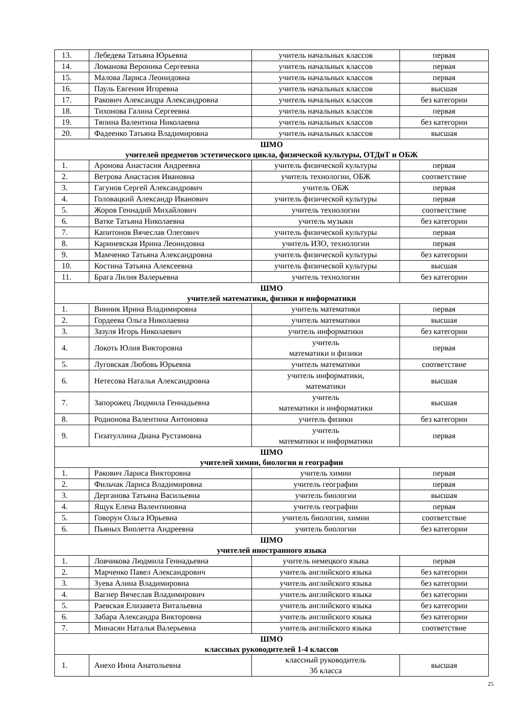| 13. | Лебедева Татьяна Юрьевна | учитель начальных классов | первая |
| 14. | Ломанова Вероника Сергеевна | учитель начальных классов | первая |
| 15. | Малова Лариса Леонидовна | учитель начальных классов | первая |
| 16. | Пауль Евгения Игоревна | учитель начальных классов | высшая |
| 17. | Ракович Александра Александровна | учитель начальных классов | без категории |
| 18. | Тихонова Галина Сергеевна | учитель начальных классов | первая |
| 19. | Тяпина Валентина Николаевна | учитель начальных классов | без категории |
| 20. | Фадеенко Татьяна Владимировна | учитель начальных классов | высшая |
| ШМО учителей предметов эстетического цикла, физической культуры, ОТДиТ и ОБЖ | | | |
| 1. | Аронова Анастасия Андреевна | учитель физической культуры | первая |
| 2. | Ветрова Анастасия Ивановна | учитель технологии, ОБЖ | соответствие |
| 3. | Гагунов Сергей Александрович | учитель ОБЖ | первая |
| 4. | Головацкий Александр Иванович | учитель физической культуры | первая |
| 5. | Жоров Геннадий Михайлович | учитель технологии | соответствие |
| 6. | Ватке Татьяна Николаевна | учитель музыки | без категории |
| 7. | Капитонов Вячеслав Олегович | учитель физической культуры | первая |
| 8. | Кариневская Ирина Леонидовна | учитель ИЗО, технологии | первая |
| 9. | Мамченко Татьяна Александровна | учитель физической культуры | без категории |
| 10. | Костина Татьяна Алексеевна | учитель физической культуры | высшая |
| 11. | Брага Лилия Валерьевна | учитель технологии | без категории |
| ШМО учителей математики, физики и информатики | | | |
| 1. | Винник Ирина Владимировна | учитель математики | первая |
| 2. | Гордеева Ольга Николаевна | учитель математики | высшая |
| 3. | Зазуля Игорь Николаевич | учитель информатики | без категории |
| 4. | Локоть Юлия Викторовна | учитель математики и физики | первая |
| 5. | Луговская Любовь Юрьевна | учитель математики | соответствие |
| 6. | Нетесова Наталья Александровна | учитель информатики, математики | высшая |
| 7. | Запорожец Людмила Геннадьевна | учитель математики и информатики | высшая |
| 8. | Родионова Валентина Антоновна | учитель физики | без категории |
| 9. | Гизатуллина Диана Рустамовна | учитель математики и информатики | первая |
| ШМО учителей химии, биологии и географии | | | |
| 1. | Ракович Лариса Викторовна | учитель химии | первая |
| 2. | Фильчак Лариса Владимировна | учитель географии | первая |
| 3. | Дерганова Татьяна Васильевна | учитель биологии | высшая |
| 4. | Ящук Елена Валентиновна | учитель географии | первая |
| 5. | Говорун Ольга Юрьевна | учитель биологии, химии | соответствие |
| 6. | Пьяных Виолетта Андреевна | учитель биологии | без категории |
| ШМО учителей иностранного языка | | | |
| 1. | Ловчикова Людмила Геннадьевна | учитель немецкого языка | первая |
| 2. | Марченко Павел Александрович | учитель английского языка | без категории |
| 3. | Зуева Алина Владимировна | учитель английского языка | без категории |
| 4. | Вагнер Вячеслав Владимирович | учитель английского языка | без категории |
| 5. | Раевская Елизавета Витальевна | учитель английского языка | без категории |
| 6. | Забара Александра Викторовна | учитель английского языка | без категории |
| 7. | Минасян Наталья Валерьевна | учитель английского языка | соответствие |
| ШМО классных руководителей 1-4 классов | | | |
| 1. | Анехо Инна Анатольевна | классный руководитель 3б класса | высшая |
25